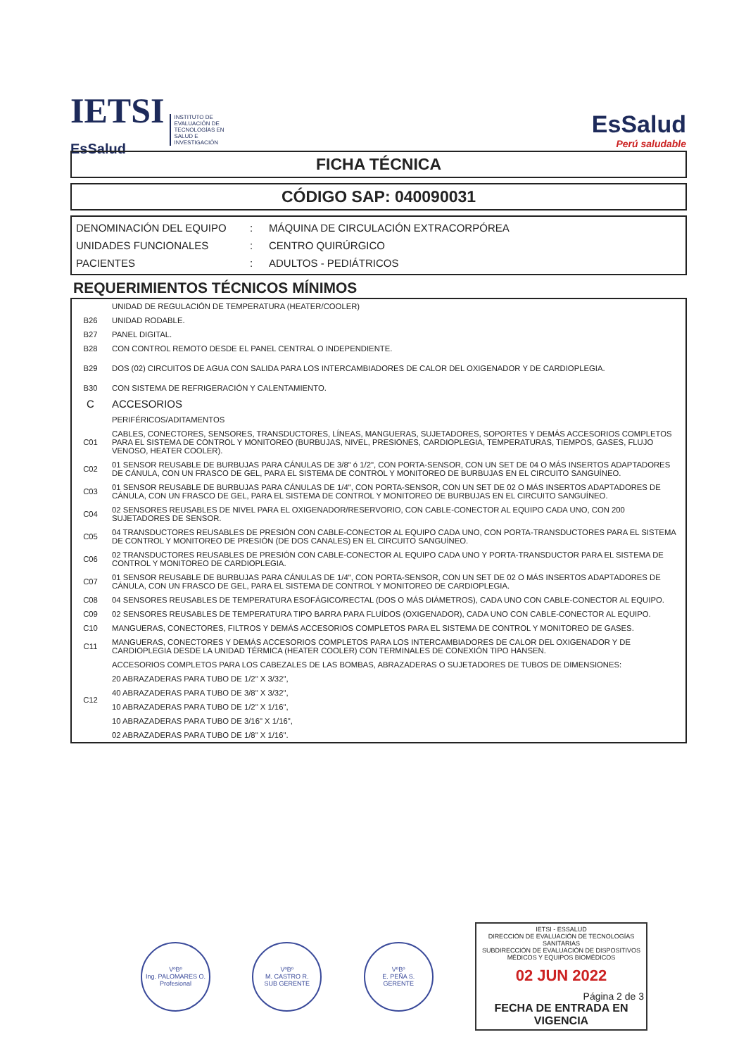IETSI
EsSalud INSTITUTO DE EVALUACIÓN DE TECNOLOGÍAS EN SALUD E INVESTIGACIÓN
EsSalud
Perú saludable
FICHA TÉCNICA
CÓDIGO SAP: 040090031
| DENOMINACIÓN DEL EQUIPO | : | MÁQUINA DE CIRCULACIÓN EXTRACORPÓREA |
| UNIDADES FUNCIONALES | : | CENTRO QUIRÚRGICO |
| PACIENTES | : | ADULTOS - PEDIÁTRICOS |
REQUERIMIENTOS TÉCNICOS MÍNIMOS
| | UNIDAD DE REGULACIÓN DE TEMPERATURA (HEATER/COOLER) |
| B26 | UNIDAD RODABLE. |
| B27 | PANEL DIGITAL. |
| B28 | CON CONTROL REMOTO DESDE EL PANEL CENTRAL O INDEPENDIENTE. |
| B29 | DOS (02) CIRCUITOS DE AGUA CON SALIDA PARA LOS INTERCAMBIADORES DE CALOR DEL OXIGENADOR Y DE CARDIOPLEGIA. |
| B30 | CON SISTEMA DE REFRIGERACIÓN Y CALENTAMIENTO. |
| C | ACCESORIOS |
| | PERIFÉRICOS/ADITAMENTOS |
| C01 | CABLES, CONECTORES, SENSORES, TRANSDUCTORES, LÍNEAS, MANGUERAS, SUJETADORES, SOPORTES Y DEMÁS ACCESORIOS COMPLETOS PARA EL SISTEMA DE CONTROL Y MONITOREO (BURBUJAS, NIVEL, PRESIONES, CARDIOPLEGIA, TEMPERATURAS, TIEMPOS, GASES, FLUJO VENOSO, HEATER COOLER). |
| C02 | 01 SENSOR REUSABLE DE BURBUJAS PARA CÁNULAS DE 3/8" ó 1/2", CON PORTA-SENSOR, CON UN SET DE 04 O MÁS INSERTOS ADAPTADORES DE CÁNULA, CON UN FRASCO DE GEL, PARA EL SISTEMA DE CONTROL Y MONITOREO DE BURBUJAS EN EL CIRCUITO SANGUÍNEO. |
| C03 | 01 SENSOR REUSABLE DE BURBUJAS PARA CÁNULAS DE 1/4", CON PORTA-SENSOR, CON UN SET DE 02 O MÁS INSERTOS ADAPTADORES DE CÁNULA, CON UN FRASCO DE GEL, PARA EL SISTEMA DE CONTROL Y MONITOREO DE BURBUJAS EN EL CIRCUITO SANGUÍNEO. |
| C04 | 02 SENSORES REUSABLES DE NIVEL PARA EL OXIGENADOR/RESERVORIO, CON CABLE-CONECTOR AL EQUIPO CADA UNO, CON 200 SUJETADORES DE SENSOR. |
| C05 | 04 TRANSDUCTORES REUSABLES DE PRESIÓN CON CABLE-CONECTOR AL EQUIPO CADA UNO, CON PORTA-TRANSDUCTORES PARA EL SISTEMA DE CONTROL Y MONITOREO DE PRESIÓN (DE DOS CANALES) EN EL CIRCUITO SANGUÍNEO. |
| C06 | 02 TRANSDUCTORES REUSABLES DE PRESIÓN CON CABLE-CONECTOR AL EQUIPO CADA UNO Y PORTA-TRANSDUCTOR PARA EL SISTEMA DE CONTROL Y MONITOREO DE CARDIOPLEGIA. |
| C07 | 01 SENSOR REUSABLE DE BURBUJAS PARA CÁNULAS DE 1/4", CON PORTA-SENSOR, CON UN SET DE 02 O MÁS INSERTOS ADAPTADORES DE CÁNULA, CON UN FRASCO DE GEL, PARA EL SISTEMA DE CONTROL Y MONITOREO DE CARDIOPLEGIA. |
| C08 | 04 SENSORES REUSABLES DE TEMPERATURA ESOFÁGICO/RECTAL (DOS O MÁS DIÁMETROS), CADA UNO CON CABLE-CONECTOR AL EQUIPO. |
| C09 | 02 SENSORES REUSABLES DE TEMPERATURA TIPO BARRA PARA FLUÍDOS (OXIGENADOR), CADA UNO CON CABLE-CONECTOR AL EQUIPO. |
| C10 | MANGUERAS, CONECTORES, FILTROS Y DEMÁS ACCESORIOS COMPLETOS PARA EL SISTEMA DE CONTROL Y MONITOREO DE GASES. |
| C11 | MANGUERAS, CONECTORES Y DEMÁS ACCESORIOS COMPLETOS PARA LOS INTERCAMBIADORES DE CALOR DEL OXIGENADOR Y DE CARDIOPLEGIA DESDE LA UNIDAD TÉRMICA (HEATER COOLER) CON TERMINALES DE CONEXIÓN TIPO HANSEN. |
| C12 | ACCESORIOS COMPLETOS PARA LOS CABEZALES DE LAS BOMBAS, ABRAZADERAS O SUJETADORES DE TUBOS DE DIMENSIONES: |
| | 20 ABRAZADERAS PARA TUBO DE 1/2" X 3/32", |
| | 40 ABRAZADERAS PARA TUBO DE 3/8" X 3/32", |
| | 10 ABRAZADERAS PARA TUBO DE 1/2" X 1/16", |
| | 10 ABRAZADERAS PARA TUBO DE 3/16" X 1/16", |
| | 02 ABRAZADERAS PARA TUBO DE 1/8" X 1/16". |
VºBº
Ing. PALOMARES O.
Profesional
VºBº
M. CASTRO R.
SUB GERENTE
VºBº
E. PEÑA S.
GERENTE
IETSI - ESSALUD
DIRECCIÓN DE EVALUACIÓN DE TECNOLOGÍAS SANITARIAS
SUBDIRECCIÓN DE EVALUACIÓN DE DISPOSITIVOS MÉDICOS Y EQUIPOS BIOMÉDICOS
02 JUN 2022
Página 2 de 3
FECHA DE ENTRADA EN VIGENCIA